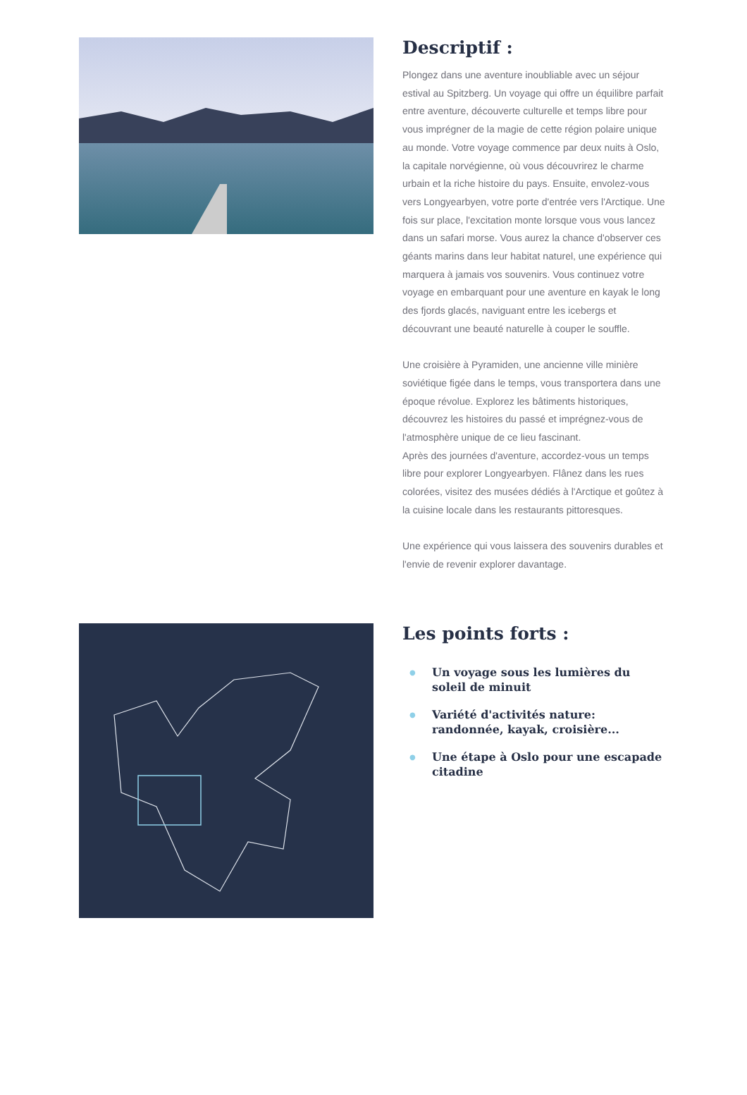Descriptif :
Plongez dans une aventure inoubliable avec un séjour estival au Spitzberg. Un voyage qui offre un équilibre parfait entre aventure, découverte culturelle et temps libre pour vous imprégner de la magie de cette région polaire unique au monde. Votre voyage commence par deux nuits à Oslo, la capitale norvégienne, où vous découvrirez le charme urbain et la riche histoire du pays. Ensuite, envolez-vous vers Longyearbyen, votre porte d'entrée vers l'Arctique. Une fois sur place, l'excitation monte lorsque vous vous lancez dans un safari morse. Vous aurez la chance d'observer ces géants marins dans leur habitat naturel, une expérience qui marquera à jamais vos souvenirs. Vous continuez votre voyage en embarquant pour une aventure en kayak le long des fjords glacés, naviguant entre les icebergs et découvrant une beauté naturelle à couper le souffle.
Une croisière à Pyramiden, une ancienne ville minière soviétique figée dans le temps, vous transportera dans une époque révolue. Explorez les bâtiments historiques, découvrez les histoires du passé et imprégnez-vous de l'atmosphère unique de ce lieu fascinant.
Après des journées d'aventure, accordez-vous un temps libre pour explorer Longyearbyen. Flânez dans les rues colorées, visitez des musées dédiés à l'Arctique et goûtez à la cuisine locale dans les restaurants pittoresques.
Une expérience qui vous laissera des souvenirs durables et l'envie de revenir explorer davantage.
Les points forts :
● Un voyage sous les lumières du soleil de minuit
● Variété d'activités nature: randonnée, kayak, croisière...
● Une étape à Oslo pour une escapade citadine